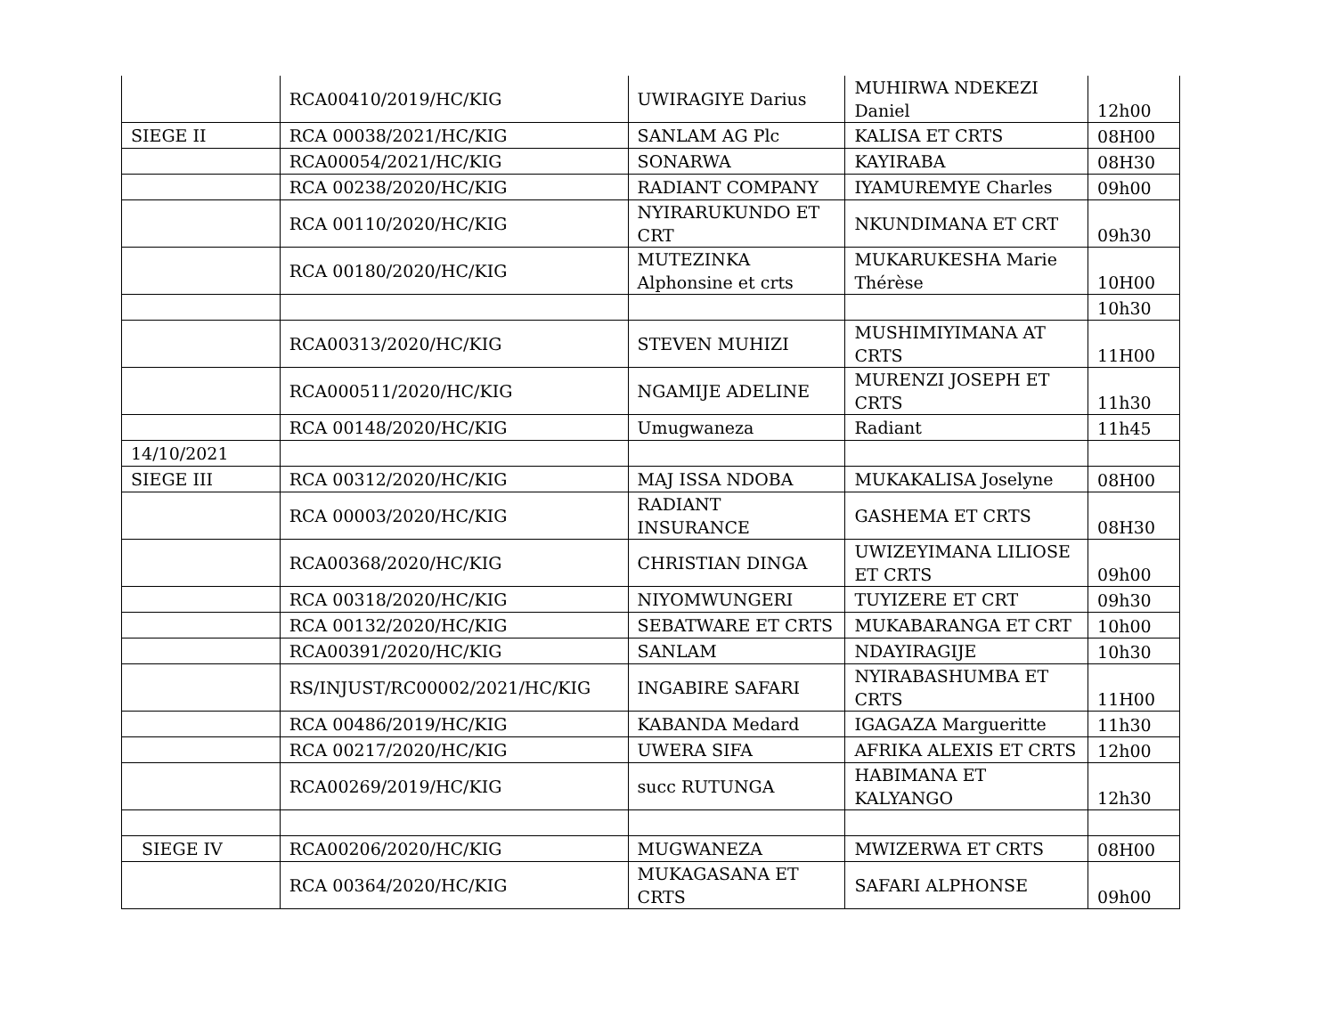| | RCA00410/2019/HC/KIG | UWIRAGIYE Darius | MUHIRWA NDEKEZI Daniel | 12h00 |
| SIEGE II | RCA 00038/2021/HC/KIG | SANLAM AG Plc | KALISA ET CRTS | 08H00 |
| | RCA00054/2021/HC/KIG | SONARWA | KAYIRABA | 08H30 |
| | RCA 00238/2020/HC/KIG | RADIANT COMPANY | IYAMUREMYE Charles | 09h00 |
| | RCA 00110/2020/HC/KIG | NYIRARUKUNDO ET CRT | NKUNDIMANA ET CRT | 09h30 |
| | RCA 00180/2020/HC/KIG | MUTEZINKA Alphonsine et crts | MUKARUKESHA Marie Thérèse | 10H00 |
| | | | | 10h30 |
| | RCA00313/2020/HC/KIG | STEVEN MUHIZI | MUSHIMIYIMANA AT CRTS | 11H00 |
| | RCA000511/2020/HC/KIG | NGAMIJE ADELINE | MURENZI JOSEPH ET CRTS | 11h30 |
| | RCA 00148/2020/HC/KIG | Umugwaneza | Radiant | 11h45 |
| 14/10/2021 | | | | |
| SIEGE III | RCA 00312/2020/HC/KIG | MAJ ISSA NDOBA | MUKAKALISA Joselyne | 08H00 |
| | RCA 00003/2020/HC/KIG | RADIANT INSURANCE | GASHEMA ET CRTS | 08H30 |
| | RCA00368/2020/HC/KIG | CHRISTIAN DINGA | UWIZEYIMANA LILIOSE ET CRTS | 09h00 |
| | RCA 00318/2020/HC/KIG | NIYOMWUNGERI | TUYIZERE ET CRT | 09h30 |
| | RCA 00132/2020/HC/KIG | SEBATWARE ET CRTS | MUKABARANGA ET CRT | 10h00 |
| | RCA00391/2020/HC/KIG | SANLAM | NDAYIRAGIJE | 10h30 |
| | RS/INJUST/RC00002/2021/HC/KIG | INGABIRE SAFARI | NYIRABASHUMBA ET CRTS | 11H00 |
| | RCA 00486/2019/HC/KIG | KABANDA Medard | IGAGAZA Margueritte | 11h30 |
| | RCA 00217/2020/HC/KIG | UWERA SIFA | AFRIKA ALEXIS ET CRTS | 12h00 |
| | RCA00269/2019/HC/KIG | succ RUTUNGA | HABIMANA ET KALYANGO | 12h30 |
| SIEGE IV | RCA00206/2020/HC/KIG | MUGWANEZA | MWIZERWA ET CRTS | 08H00 |
| | RCA 00364/2020/HC/KIG | MUKAGASANA ET CRTS | SAFARI ALPHONSE | 09h00 |